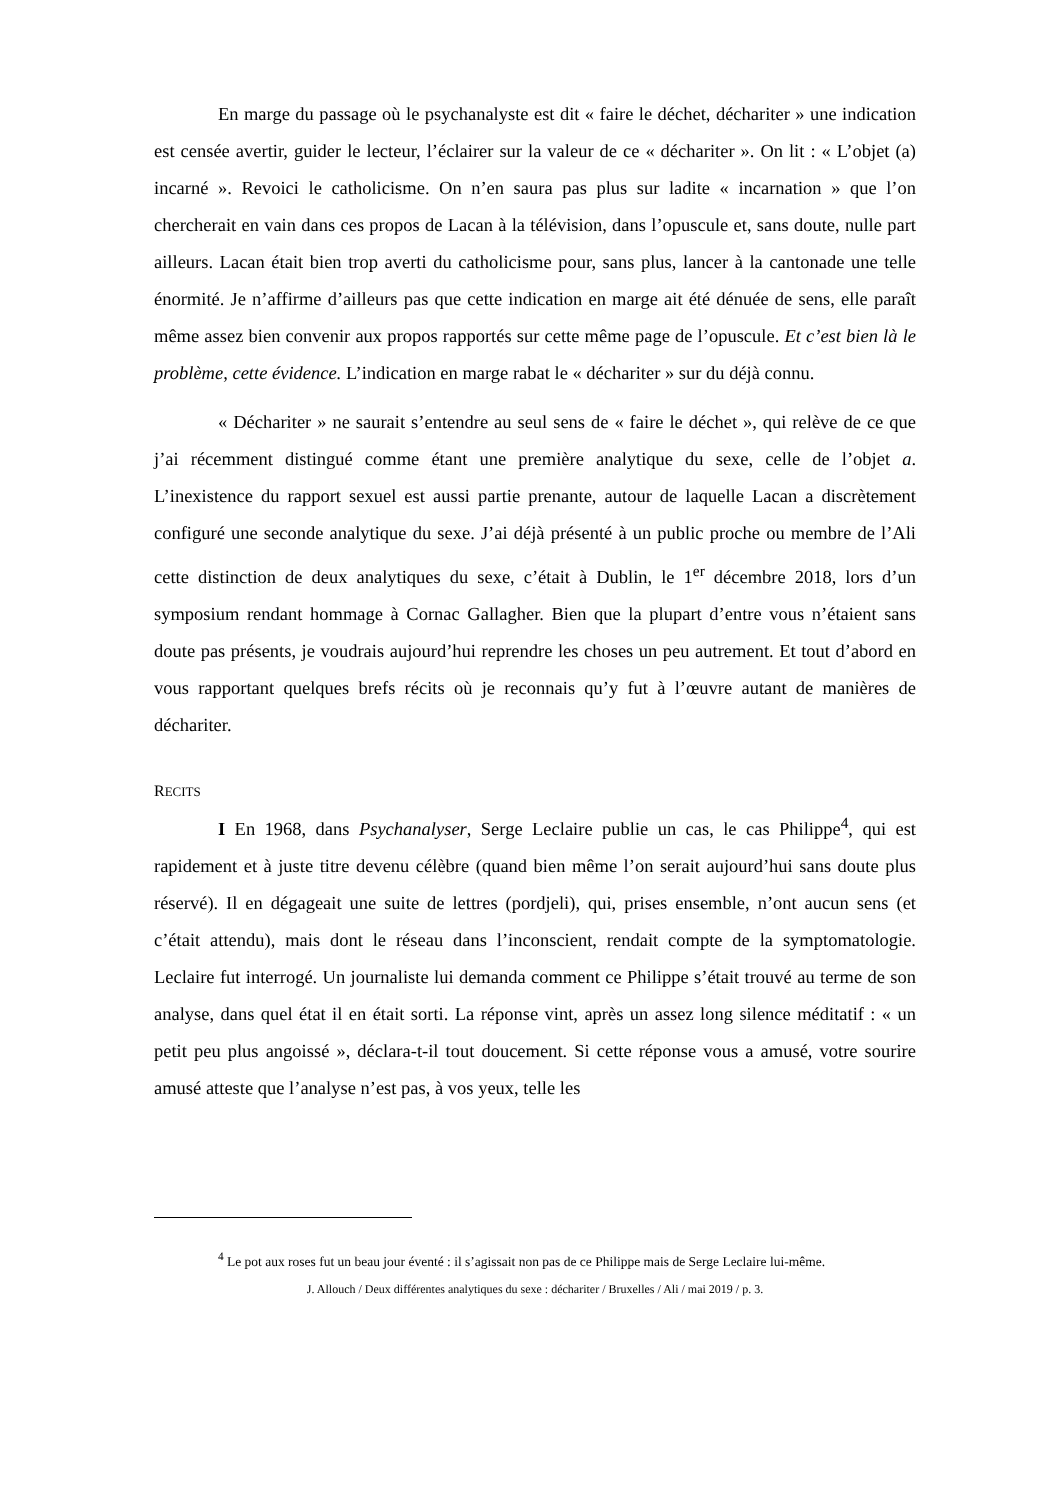En marge du passage où le psychanalyste est dit « faire le déchet, décharitеr » une indication est censée avertir, guider le lecteur, l’éclairer sur la valeur de ce « décharitеr ». On lit : « L’objet (a) incarné ». Revoici le catholicisme. On n’en saura pas plus sur ladite « incarnation » que l’on chercherait en vain dans ces propos de Lacan à la télévision, dans l’opuscule et, sans doute, nulle part ailleurs. Lacan était bien trop averti du catholicisme pour, sans plus, lancer à la cantonade une telle énormité. Je n’affirme d’ailleurs pas que cette indication en marge ait été dénuée de sens, elle paraît même assez bien convenir aux propos rapportés sur cette même page de l’opuscule. Et c’est bien là le problème, cette évidence. L’indication en marge rabat le « décharitеr » sur du déjà connu.
« Décharitеr » ne saurait s’entendre au seul sens de « faire le déchet », qui relève de ce que j’ai récemment distingué comme étant une première analytique du sexe, celle de l’objet a. L’inexistence du rapport sexuel est aussi partie prenante, autour de laquelle Lacan a discrètement configuré une seconde analytique du sexe. J’ai déjà présenté à un public proche ou membre de l’Ali cette distinction de deux analytiques du sexe, c’était à Dublin, le 1<sup>er</sup> décembre 2018, lors d’un symposium rendant hommage à Cornac Gallagher. Bien que la plupart d’entre vous n’étaient sans doute pas présents, je voudrais aujourd’hui reprendre les choses un peu autrement. Et tout d’abord en vous rapportant quelques brefs récits où je reconnais qu’y fut à l’œuvre autant de manières de décharitеr.
RECITS
I En 1968, dans Psychanalyser, Serge Leclaire publie un cas, le cas Philippe<sup>4</sup>, qui est rapidement et à juste titre devenu célèbre (quand bien même l’on serait aujourd’hui sans doute plus réservé). Il en dégageait une suite de lettres (pordjeli), qui, prises ensemble, n’ont aucun sens (et c’était attendu), mais dont le réseau dans l’inconscient, rendait compte de la symptomatologie. Leclaire fut interrogé. Un journaliste lui demanda comment ce Philippe s’était trouvé au terme de son analyse, dans quel état il en était sorti. La réponse vint, après un assez long silence méditatif : « un petit peu plus angoissé », déclara-t-il tout doucement. Si cette réponse vous a amusé, votre sourire amusé atteste que l’analyse n’est pas, à vos yeux, telle les
<sup>4</sup> Le pot aux roses fut un beau jour éventé : il s’agissait non pas de ce Philippe mais de Serge Leclaire lui-même.
J. Allouch / Deux différentes analytiques du sexe : décharitеr / Bruxelles / Ali / mai 2019 / p. 3.